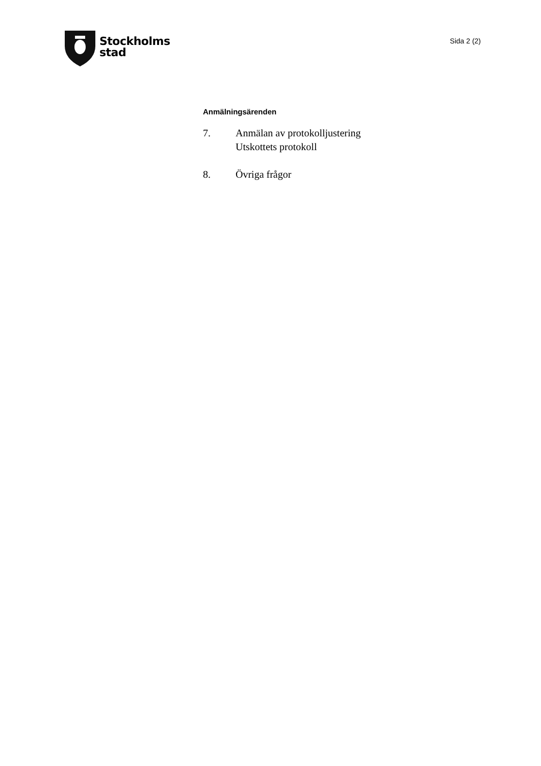Stockholms
stad
Sida 2 (2)
Anmälningsärenden
7. Anmälan av protokolljustering
Utskottets protokoll
8. Övriga frågor